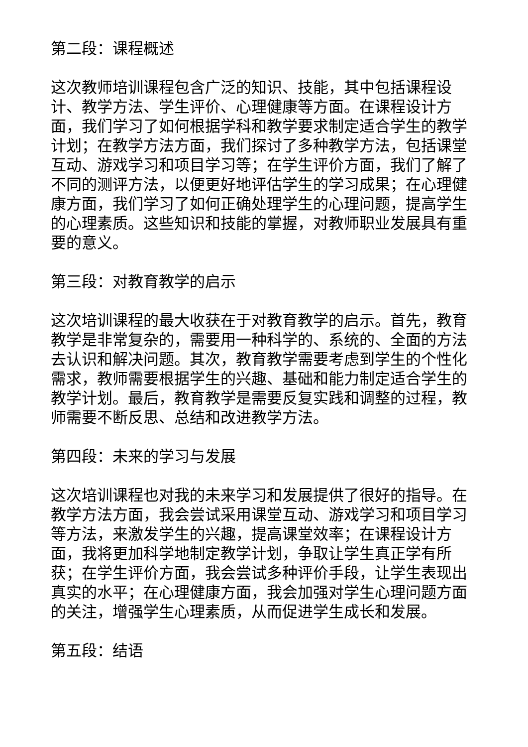第二段：课程概述
这次教师培训课程包含广泛的知识、技能，其中包括课程设计、教学方法、学生评价、心理健康等方面。在课程设计方面，我们学习了如何根据学科和教学要求制定适合学生的教学计划；在教学方法方面，我们探讨了多种教学方法，包括课堂互动、游戏学习和项目学习等；在学生评价方面，我们了解了不同的测评方法，以便更好地评估学生的学习成果；在心理健康方面，我们学习了如何正确处理学生的心理问题，提高学生的心理素质。这些知识和技能的掌握，对教师职业发展具有重要的意义。
第三段：对教育教学的启示
这次培训课程的最大收获在于对教育教学的启示。首先，教育教学是非常复杂的，需要用一种科学的、系统的、全面的方法去认识和解决问题。其次，教育教学需要考虑到学生的个性化需求，教师需要根据学生的兴趣、基础和能力制定适合学生的教学计划。最后，教育教学是需要反复实践和调整的过程，教师需要不断反思、总结和改进教学方法。
第四段：未来的学习与发展
这次培训课程也对我的未来学习和发展提供了很好的指导。在教学方法方面，我会尝试采用课堂互动、游戏学习和项目学习等方法，来激发学生的兴趣，提高课堂效率；在课程设计方面，我将更加科学地制定教学计划，争取让学生真正学有所获；在学生评价方面，我会尝试多种评价手段，让学生表现出真实的水平；在心理健康方面，我会加强对学生心理问题方面的关注，增强学生心理素质，从而促进学生成长和发展。
第五段：结语